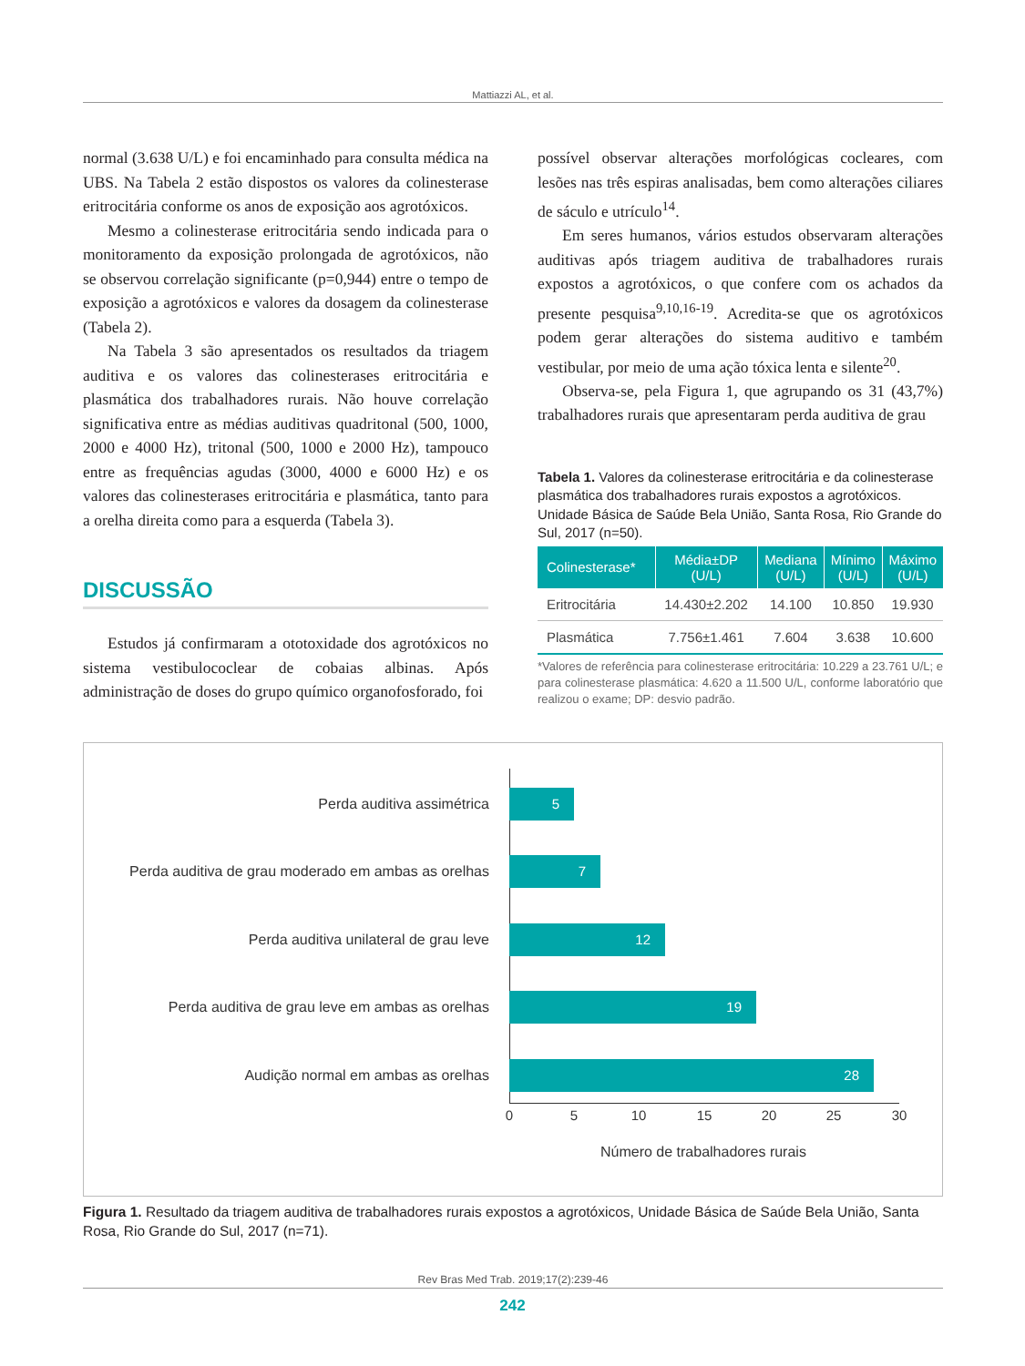Mattiazzi AL, et al.
normal (3.638 U/L) e foi encaminhado para consulta médica na UBS. Na Tabela 2 estão dispostos os valores da colinesterase eritrocitária conforme os anos de exposição aos agrotóxicos.
Mesmo a colinesterase eritrocitária sendo indicada para o monitoramento da exposição prolongada de agrotóxicos, não se observou correlação significante (p=0,944) entre o tempo de exposição a agrotóxicos e valores da dosagem da colinesterase (Tabela 2).
Na Tabela 3 são apresentados os resultados da triagem auditiva e os valores das colinesterases eritrocitária e plasmática dos trabalhadores rurais. Não houve correlação significativa entre as médias auditivas quadritonal (500, 1000, 2000 e 4000 Hz), tritonal (500, 1000 e 2000 Hz), tampouco entre as frequências agudas (3000, 4000 e 6000 Hz) e os valores das colinesterases eritrocitária e plasmática, tanto para a orelha direita como para a esquerda (Tabela 3).
DISCUSSÃO
Estudos já confirmaram a ototoxidade dos agrotóxicos no sistema vestibulococlear de cobaias albinas. Após administração de doses do grupo químico organofosforado, foi
possível observar alterações morfológicas cocleares, com lesões nas três espiras analisadas, bem como alterações ciliares de sáculo e utrículo<sup>14</sup>.
Em seres humanos, vários estudos observaram alterações auditivas após triagem auditiva de trabalhadores rurais expostos a agrotóxicos, o que confere com os achados da presente pesquisa<sup>9,10,16-19</sup>. Acredita-se que os agrotóxicos podem gerar alterações do sistema auditivo e também vestibular, por meio de uma ação tóxica lenta e silente<sup>20</sup>.
Observa-se, pela Figura 1, que agrupando os 31 (43,7%) trabalhadores rurais que apresentaram perda auditiva de grau
Tabela 1. Valores da colinesterase eritrocitária e da colinesterase plasmática dos trabalhadores rurais expostos a agrotóxicos. Unidade Básica de Saúde Bela União, Santa Rosa, Rio Grande do Sul, 2017 (n=50).
| Colinesterase* | Média±DP (U/L) | Mediana (U/L) | Mínimo (U/L) | Máximo (U/L) |
| --- | --- | --- | --- | --- |
| Eritrocitária | 14.430±2.202 | 14.100 | 10.850 | 19.930 |
| Plasmática | 7.756±1.461 | 7.604 | 3.638 | 10.600 |
*Valores de referência para colinesterase eritrocitária: 10.229 a 23.761 U/L; e para colinesterase plasmática: 4.620 a 11.500 U/L, conforme laboratório que realizou o exame; DP: desvio padrão.
Perda auditiva assimétrica
5
Perda auditiva de grau moderado em ambas as orelhas
7
Perda auditiva unilateral de grau leve
12
Perda auditiva de grau leve em ambas as orelhas
19
Audição normal em ambas as orelhas
28
0 5 10 15 20 25 30
Número de trabalhadores rurais
Figura 1. Resultado da triagem auditiva de trabalhadores rurais expostos a agrotóxicos, Unidade Básica de Saúde Bela União, Santa Rosa, Rio Grande do Sul, 2017 (n=71).
Rev Bras Med Trab. 2019;17(2):239-46
242